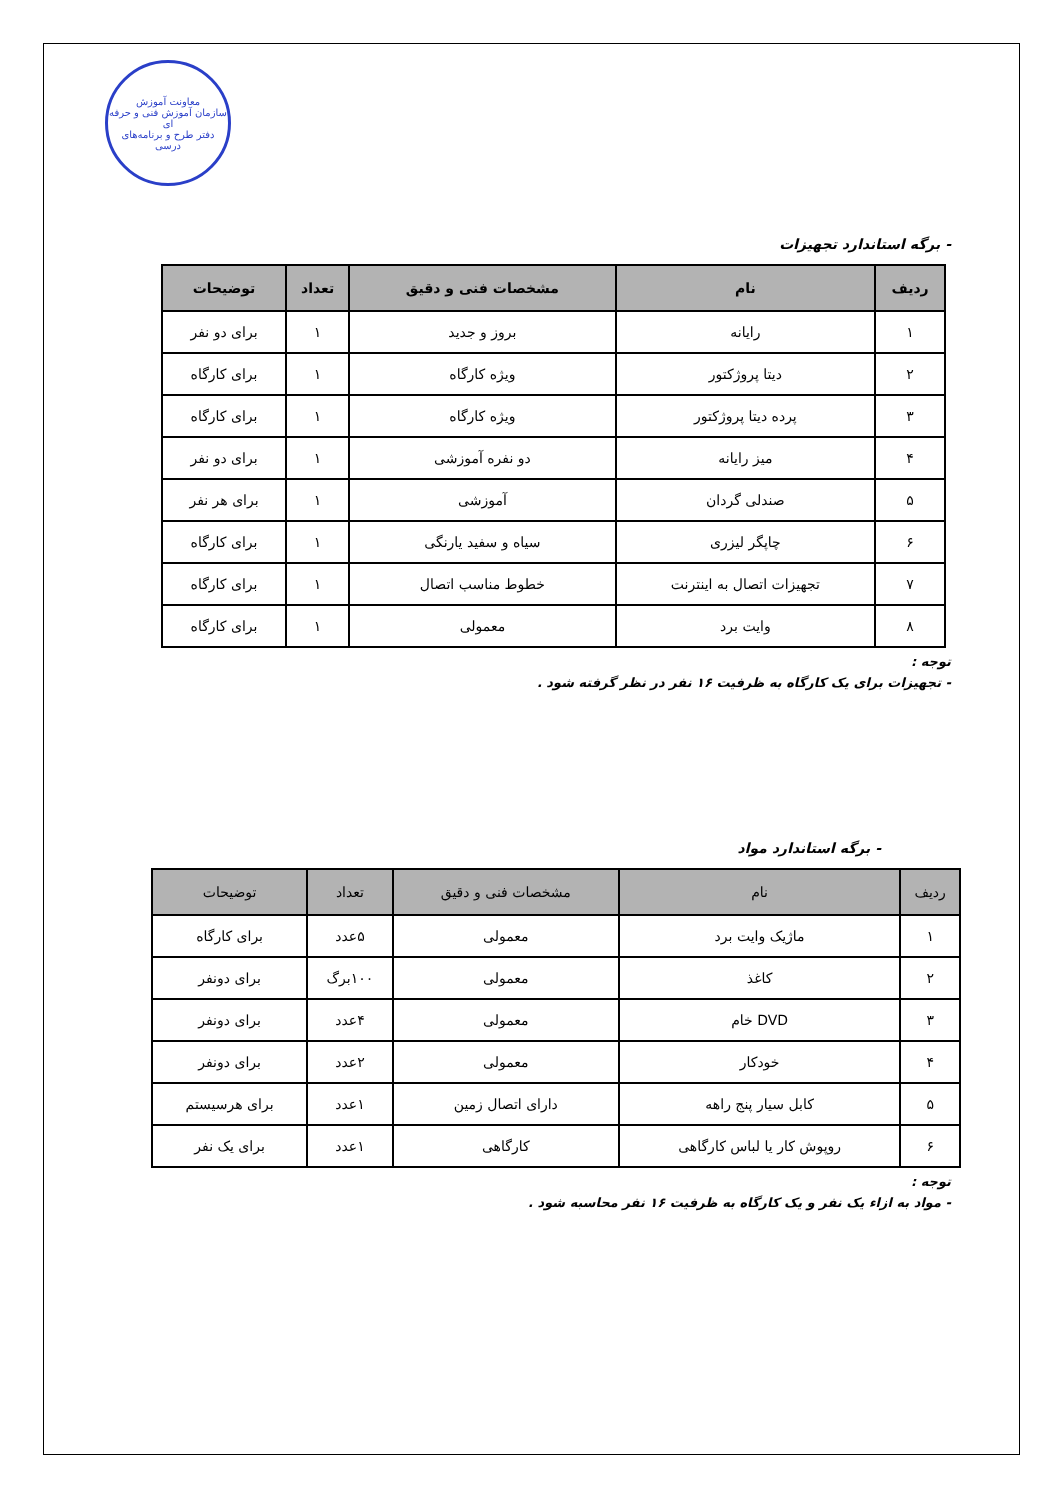معاونت آموزش
سازمان آموزش فنی و حرفه ای
دفتر طرح و برنامه‌های درسی
- برگه استاندارد تجهیزات
| ردیف | نام | مشخصات فنی و دقیق | تعداد | توضیحات |
| --- | --- | --- | --- | --- |
| ۱ | رایانه | بروز و جدید | ۱ | برای دو نفر |
| ۲ | دیتا پروژکتور | ویژه کارگاه | ۱ | برای کارگاه |
| ۳ | پرده دیتا پروژکتور | ویژه کارگاه | ۱ | برای کارگاه |
| ۴ | میز رایانه | دو نفره آموزشی | ۱ | برای دو نفر |
| ۵ | صندلی گردان | آموزشی | ۱ | برای هر نفر |
| ۶ | چاپگر لیزری | سیاه و سفید یارنگی | ۱ | برای کارگاه |
| ۷ | تجهیزات اتصال به اینترنت | خطوط مناسب اتصال | ۱ | برای کارگاه |
| ۸ | وایت برد | معمولی | ۱ | برای کارگاه |
توجه :
- تجهیزات برای یک کارگاه به ظرفیت ۱۶ نفر در نظر گرفته شود .
- برگه استاندارد مواد
| ردیف | نام | مشخصات فنی و دقیق | تعداد | توضیحات |
| --- | --- | --- | --- | --- |
| ۱ | ماژیک وایت برد | معمولی | ۵عدد | برای کارگاه |
| ۲ | کاغذ | معمولی | ۱۰۰برگ | برای دونفر |
| ۳ | DVD خام | معمولی | ۴عدد | برای دونفر |
| ۴ | خودکار | معمولی | ۲عدد | برای دونفر |
| ۵ | کابل سیار پنج راهه | دارای اتصال زمین | ۱عدد | برای هرسیستم |
| ۶ | روپوش کار یا لباس کارگاهی | کارگاهی | ۱عدد | برای یک نفر |
توجه :
- مواد به ازاء یک نفر و یک کارگاه به ظرفیت ۱۶ نفر محاسبه شود .